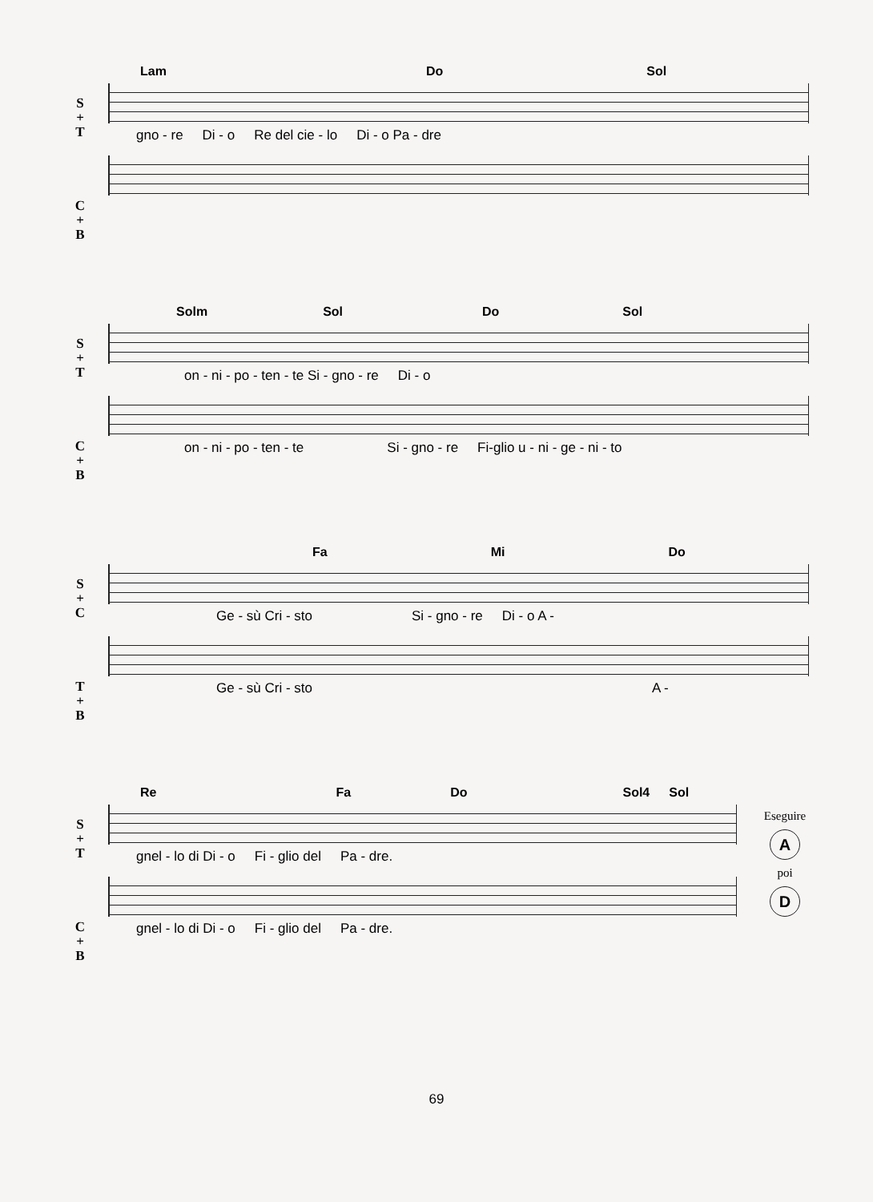Lam Do Sol
S
+
T
gno - re Di - o Re del cie - lo Di - o Pa - dre
C
+
B
Solm Sol Do Sol
S
+
T
on - ni - po - ten - te Si - gno - re Di - o
C
+
B
on - ni - po - ten - te Si - gno - re Fi-glio u - ni - ge - ni - to
Fa Mi Do
S
+
C
Ge - sù Cri - sto Si - gno - re Di - o A -
T
+
B
Ge - sù Cri - sto A -
Re Fa Do Sol4 Sol
Eseguire
A
poi
D
S
+
T
gnel - lo di Di - o Fi - glio del Pa - dre.
C
+
B
gnel - lo di Di - o Fi - glio del Pa - dre.
69